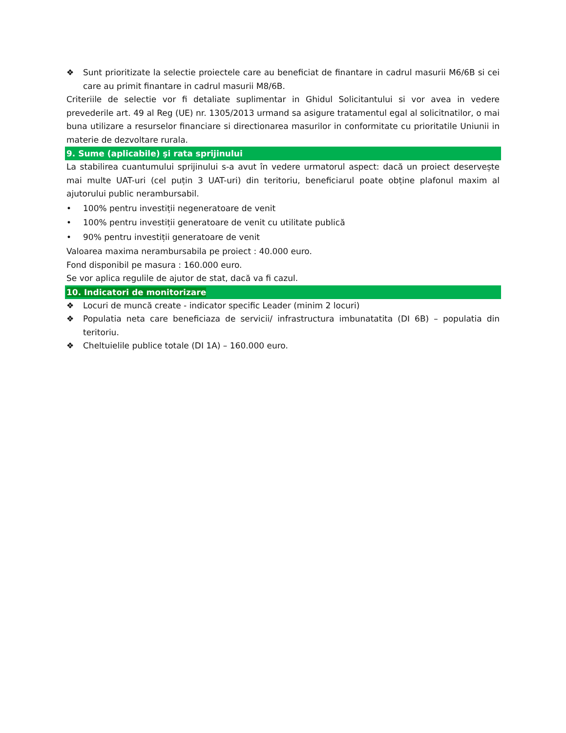❖ Sunt prioritizate la selectie proiectele care au beneficiat de finantare in cadrul masurii M6/6B si cei care au primit finantare in cadrul masurii M8/6B.
Criteriile de selectie vor fi detaliate suplimentar in Ghidul Solicitantului si vor avea in vedere prevederile art. 49 al Reg (UE) nr. 1305/2013 urmand sa asigure tratamentul egal al solicitnatilor, o mai buna utilizare a resurselor financiare si directionarea masurilor in conformitate cu prioritatile Uniunii in materie de dezvoltare rurala.
9. Sume (aplicabile) şi rata sprijinului
La stabilirea cuantumului sprijinului s-a avut în vedere urmatorul aspect: dacă un proiect deservește mai multe UAT-uri (cel puțin 3 UAT-uri) din teritoriu, beneficiarul poate obține plafonul maxim al ajutorului public nerambursabil.
• 100% pentru investiții negeneratoare de venit
• 100% pentru investiții generatoare de venit cu utilitate publică
• 90% pentru investiții generatoare de venit
Valoarea maxima nerambursabila pe proiect : 40.000 euro.
Fond disponibil pe masura : 160.000 euro.
Se vor aplica regulile de ajutor de stat, dacă va fi cazul.
10. Indicatori de monitorizare
❖ Locuri de muncă create - indicator specific Leader (minim 2 locuri)
❖ Populatia neta care beneficiaza de servicii/ infrastructura imbunatatita (DI 6B) – populatia din teritoriu.
❖ Cheltuielile publice totale (DI 1A) – 160.000 euro.